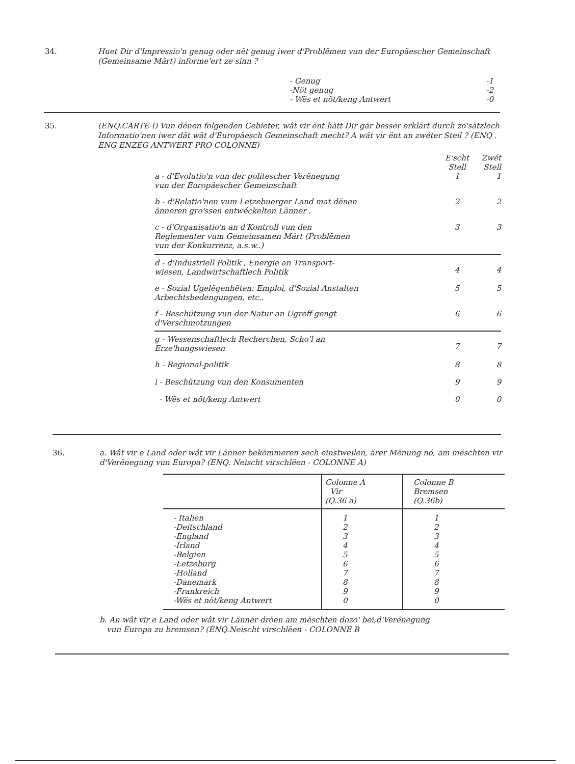34.
Huet Dir d'Impressio'n genug oder nët genug iwer d'Problëmen vun der Europäescher Gemeinschaft (Gemeinsame Mârt) informe'ert ze sinn ?
| - Genug | -1 |
| -Nöt genug | -2 |
| - Wës et nöt/keng Antwert | -0 |
35.
(ENQ.CARTE I) Vun dënen folgenden Gebieter, wât vir ënt hätt Dir gär besser erklärt durch zo'sätzlech Informatio'nen iwer dât wât d'Europäesch Gemeinschaft mecht? A wât vir ënt an zwéter Steil ? (ENQ . ENG ENZEG ANTWERT PRO COLONNE)
| | E'scht Stell | Zwét Stell |
| a - d'Evolutio'n vun der politescher Verënegung vun der Europäescher Gemeinschaft | 1 | 1 |
| b - d'Relatio'nen vum Letzebuerger Land mat dënen änneren gro'ssen entwéckelten Länner . | 2 | 2 |
| c - d'Organisatio'n an d'Kontroll vun den Reglementer vum Gemeinsamen Mârt (Problëmen vun der Konkurrenz, a.s.w..) | 3 | 3 |
| d - d'Industriell Politik , Energie an Transport- wiesen, Landwirtschaftlech Politik | 4 | 4 |
| e - Sozial Ugelëgenhëten: Emploi, d'Sozial Anstalten Arbechtsbedengungen, etc.. | 5 | 5 |
| f - Beschützung vun der Natur an Ugreff gengt d'Verschmotzungen | 6 | 6 |
| g - Wessenschaftlech Recherchen, Scho'l an Erze'hungswiesen | 7 | 7 |
| h - Regional-politik | 8 | 8 |
| i - Beschützung vun den Konsumenten | 9 | 9 |
| - Wës et nöt/keng Antwert | 0 | 0 |
36.
a. Wât vir e Land oder wât vir Länner bekömmeren sech einstweilen, ärer Mënung nö, am mëschten vir d'Verënegung vun Europa? (ENQ. Neischt virschlëen - COLONNE A)
| | Colonne A Vir (Q.36 a) | Colonne B Bremsen (Q.36b) |
| - Italien -Deitschland -England -Irland -Belgien -Letzeburg -Holland -Danemark -Frankreich -Wës et nöt/keng Antwert | 1 2 3 4 5 6 7 8 9 0 | 1 2 3 4 5 6 7 8 9 0 |
b. An wât vir e Land oder wât vir Länner dröen am mëschten dozo' bei,d'Verënegung
vun Europa zu bremsen? (ENQ.Neischt virschlëen - COLONNE B